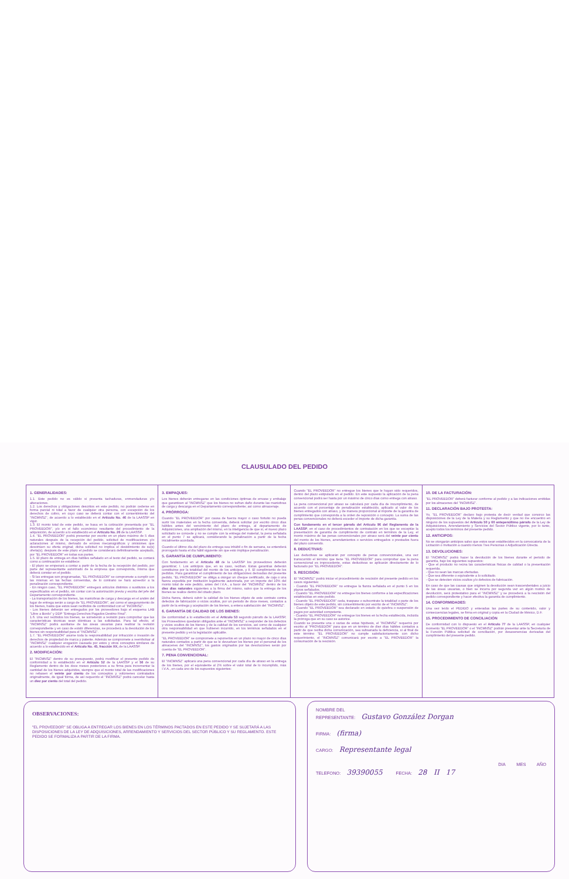CLAUSULADO DEL PEDIDO
1. GENERALIDADES:
1.1. Este pedido no es válido si presenta tachaduras, enmendaduras y/o alteraciones.
1.2. Los derechos y obligaciones descritos en este pedido, no podrán cederse en forma parcial ni total a favor de cualquier otra persona, con excepción de los derechos de cobro, en cuyo caso se deberá contar con el consentimiento del "INCMNSZ", de acuerdo a lo establecido en el Artículo No. 46 de la LAASSP en vigor.
1.3. El monto total de este pedido, se basa en la cotización presentada por "EL PROVEEDOR", y/o en el fallo económico resultante del procedimiento de la adquisición, de acuerdo a lo establecido en el Artículo No. 26 de la LAASSP.
1.4. "EL PROVEEDOR" podrá presentar por escrito en un plazo máximo de 5 días naturales después de la recepción del pedido, solicitud de modificaciones y/o aclaraciones al mismo, derivado de errores mecanográficos y omisiones que desvirtúen su oferta original; dicha solicitud no implica el desistimiento de su(s) oferta(s); después de este plazo el pedido se considerará definitivamente aceptado, por "EL PROVEEDOR" en todas sus partes.
1.5. El plazo de entrega en días hábiles señalado en el texto del pedido, se contará como a continuación se establece:
- El plazo se empezará a contar a partir de la fecha de la recepción del pedido, por parte del representante autorizado de la empresa que corresponda, misma que deberá constar en el pedido.
- Si las entregas son programadas, "EL PROVEEDOR" se compromete a cumplir con las mismas en las fechas convenidas, de lo contrario se hará acreedor a la penalización correspondiente.
- En ningún caso, "EL PROVEEDOR" entregará artículos distintos o sustitutos a los especificados en el pedido, sin contar con la autorización previa y escrita del jefe del Departamento correspondiente.
- La transportación de los bienes, las maniobras de carga y descarga en el andén del lugar de entrega serán a cargo de "EL PROVEEDOR", así como el aseguramiento de los bienes, hasta que estos sean recibidos de conformidad con el "INCMNSZ".
- Los bienes deberán ser entregados por los proveedores bajo el esquema LAB "Libre a Bordo" y DDP "Entrega Derechos Pagados Destino Final".
1.6. Una vez recibidos los bienes, se someterán a revisión para comprobar que las características técnicas sean idénticas a las solicitadas. Para tal efecto, el "INCMNSZ" podrá auxiliarse de las áreas usuarias para realizar la revisión correspondiente y en caso de existir diferencias, se procederá a la devolución de los bienes sin responsabilidad para el "INCMNSZ".
1.7. "EL PROVEEDOR" asume toda la responsabilidad por infracción o invasión de derechos de propiedad de marca y patente. Además se compromete a reembolsar al "INCMNSZ" cualquier erogación causada por estos y otros conceptos similares de acuerdo a lo establecido en el Artículo No. 45, fracción XX, de la LAASSP.
2. MODIFICACIÓN:
El "INCMNSZ" dentro de su presupuesto, podrá modificar el presente pedido de conformidad a lo establecido en el Artículo 52 de la LAASSP y el 56 de su Reglamento dentro de los doce meses posteriores a su firma para incrementar la cantidad de los bienes adquiridos, siempre que el monto total de las modificaciones no rebasen el veinte por ciento de los conceptos y volúmenes contratados originalmente, de igual forma, de así requerirlo el "INCMNSZ" podrá cancelar hasta un diez por ciento del total del pedido.
3. EMPAQUES:
Los bienes deberán entregarse en las condiciones óptimas de envase y embalaje que garanticen al "INCMNSZ" que los bienes no sufran daño durante las maniobras de carga y descarga en el Departamento correspondiente; así como almacenaje.
4. PRÓRROGA:
Cuando "EL PROVEEDOR" por causa de fuerza mayor o caso fortuito no pueda surtir los materiales en la fecha convenida, deberá solicitar por escrito cinco días hábiles antes del vencimiento del plazo de entrega, al departamento de Adquisiciones, una ampliación del mismo, en la inteligencia de que si, el nuevo plazo solicitado se concede y no se cumple con la entrega del material, la pena señalada en el punto 7 se aplicará, considerando la penalización a partir de la fecha inicialmente acordada.
Cuando el último día del plazo de entrega sea inhábil o fin de semana, se entenderá prorrogado hasta el día hábil siguiente sin que esto implique penalización.
5. GARANTÍA DE CUMPLIMIENTO:
Con fundamento en el Artículo 48 de la LAASSP los proveedores deberán garantizar; I. Los anticipos que, en su caso, reciban. Estas garantías deberán constituirse por la totalidad del monto de los anticipos, y II. El cumplimiento de los pedidos. Para garantizar el cumplimiento de las obligaciones derivadas del presente pedido, "EL PROVEEDOR" se obliga a otorgar un cheque certificado, de caja o una fianza expedida por Institución legalmente autorizada, por un importe del 10% del monto total de este pedido, antes del I.V.A., a favor del "INCMNSZ" dentro de los diez días naturales siguientes a la firma del mismo, salvo que la entrega de los bienes se realice dentro del citado plazo.
Dicha fianza, deberá cubrir la calidad de los bienes objeto de este contrato contra defectos de fabricación o vicios ocultos, por un periodo de doce meses, contados a partir de la entrega y aceptación de los bienes, a entera satisfacción del "INCMNSZ".
6. GARANTÍA DE CALIDAD DE LOS BIENES:
De conformidad a lo establecido en el Artículo 53 segundo párrafo de la LAASSP, los Proveedores quedarán obligados ante el "INCMNSZ" a responder de los defectos y vicios ocultos de los bienes y de la calidad de los servicios, así como de cualquier otra responsabilidad en que hubieren incurrido, en los términos señalados en el presente pedido y en la legislación aplicable.
"EL PROVEEDOR" se compromete a reponerlos en un plazo no mayor de cinco días naturales contados a partir de que se le devuelvan los bienes por el personal de los almacenes del "INCMNSZ", los gastos originados por las devoluciones serán por cuenta de "EL PROVEEDOR".
7. PENA CONVENCIONAL:
El "INCMNSZ" aplicará una pena convencional por cada día de atraso en la entrega de los bienes, por el equivalente al 2% sobre el valor total de lo incumplido, más I.V.A., en cada uno de los supuestos siguientes:
Cuando "EL PROVEEDOR" no entregue los bienes que le hayan sido requeridos, dentro del plazo estipulado en el pedido. En este supuesto la aplicación de la pena convencional podrá ser hasta por un máximo de cinco días como entrega con atraso.
La pena convencional por atraso se calculará por cada día de incumplimiento, de acuerdo con el porcentaje de penalización establecido, aplicado al valor de los bienes entregados con atraso, y de manera proporcional al importe de la garantía de cumplimiento que corresponda a la orden de reposición o concepto. La suma de las penas convencionales no deberá exceder el importe de dicha garantía.
Con fundamento en el tercer párrafo del Artículo 96 del Reglamento de la LAASSP, en el caso de procedimientos de contratación en los que se exceptúe la presentación de garantía de cumplimiento de contrato en términos de la Ley, el monto máximo de las penas convencionales por atraso será del veinte por ciento del monto de los bienes, arrendamientos o servicios entregados o prestados fuera del plazo convenido.
8. DEDUCTIVAS:
Las deductivas se aplicarán por concepto de penas convencionales, una vez transcurrido el término que tiene "EL PROVEEDOR" para comprobar que la pena convencional es improcedente, estas deductivas se aplicarán directamente de lo facturado por "EL PROVEEDOR".
9. RESCISIÓN:
El "INCMNSZ" podrá iniciar el procedimiento de rescisión del presente pedido en los casos siguientes:
- Cuando "EL PROVEEDOR" no entregue la fianza señalada en el punto 5 en los plazos señalados.
- Cuando "EL PROVEEDOR" no entregue los bienes conforme a las especificaciones establecidas en este pedido.
- Cuando "EL PROVEEDOR" ceda, traspase o subcontrate la totalidad o parte de los bienes objeto de este pedido, sin consentimiento por escrito de el "INCMNSZ".
- Cuando "EL PROVEEDOR" sea declarado en estado de quiebra o suspensión de pagos por autoridad competente.
- Cuando "EL PROVEEDOR" no entregue los bienes en la fecha establecida, incluida la prórroga que en su caso se autorice.
Cuando se presente una o varias de estas hipótesis, el "INCMNSZ" requerirá por escrito al "PROVEEDOR" para que en un término de diez días hábiles contados a partir de que reciba dicha comunicación, sea subsanada la deficiencia, si al final de este término "EL PROVEEDOR" no cumple satisfactoriamente con dicho requerimiento, el "INCMNSZ" comunicará por escrito a "EL PROVEEDOR" la consumación de la rescisión.
10. DE LA FACTURACIÓN:
"EL PROVEEDOR" deberá facturar conforme al pedido y a las indicaciones emitidas por los almacenes del "INCMNSZ".
11. DECLARACIÓN BAJO PROTESTA:
Yo, "EL PROVEEDOR" declaro bajo protesta de decir verdad que conozco las disposiciones de la Ley de la Materia y su Reglamento y que no me encuentro en ninguno de los supuestos del Artículo 50 y 60 antepenúltimo párrafo de la Ley de Adquisiciones, Arrendamiento y Servicios del Sector Público vigente, por lo tanto, acepto todos los términos del presente pedido.
12. ANTICIPOS:
No se otorgarán anticipos salvo que estos sean establecidos en la convocatoria de la Licitación o Invitación a cuando menos Tres Personas o Adjudicación Directa.
13. DEVOLUCIONES:
El "INCMNSZ" podrá hacer la devolución de los bienes durante el periodo de garantía, bajo los siguientes supuestos:
- Que el producto no reúna las características físicas de calidad o la presentación requerida.
- Que no sean las marcas ofertadas.
- Que sea diferente o equivalente a lo solicitado.
- Que se detecten vicios ocultos y/o defectos de fabricación.
En caso de que las causas que originen la devolución sean trascendentales a juicio de las áreas usuarias, o bien se incurra por segunda vez en algún motivo de devolución, será protestativo para el "INCMNSZ" y se procederá a la rescisión del pedido correspondiente y hacer efectiva la garantía de cumplimiento.
14. CONFORMIDADES:
Una vez leído el PEDIDO y enteradas las partes de su contenido, valor y consecuencias legales, se firma en original y copia en la Ciudad de México, D.F.
15. PROCEDIMIENTO DE CONCILIACIÓN
De conformidad con lo dispuesto en el Artículo 77 de la LAASSP, en cualquier momento "EL PROVEEDOR" o el "INCMNSZ" podrán presentar ante la Secretaría de la Función Pública solicitud de conciliación, por desavenencias derivadas del cumplimiento del presente pedido.
OBSERVACIONES:
"EL PROVEEDOR" SE OBLIGA A ENTREGAR LOS BIENES EN LOS TÉRMINOS PACTADOS EN ESTE PEDIDO Y SE SUJETARÁ A LAS DISPOSICIONES DE LA LEY DE ADQUISICIONES, ARRENDAMIENTO Y SERVICIOS DEL SECTOR PÚBLICO Y SU REGLAMENTO. ESTE PEDIDO SE FORMALIZA A PARTIR DE LA FIRMA.
NOMBRE DEL
REPRESENTANTE: Gustavo González Dorgan
FIRMA: (firma)
CARGO: Representante legal
DIA MES AÑO
TELEFONO: 39390055 FECHA: 28 II 17